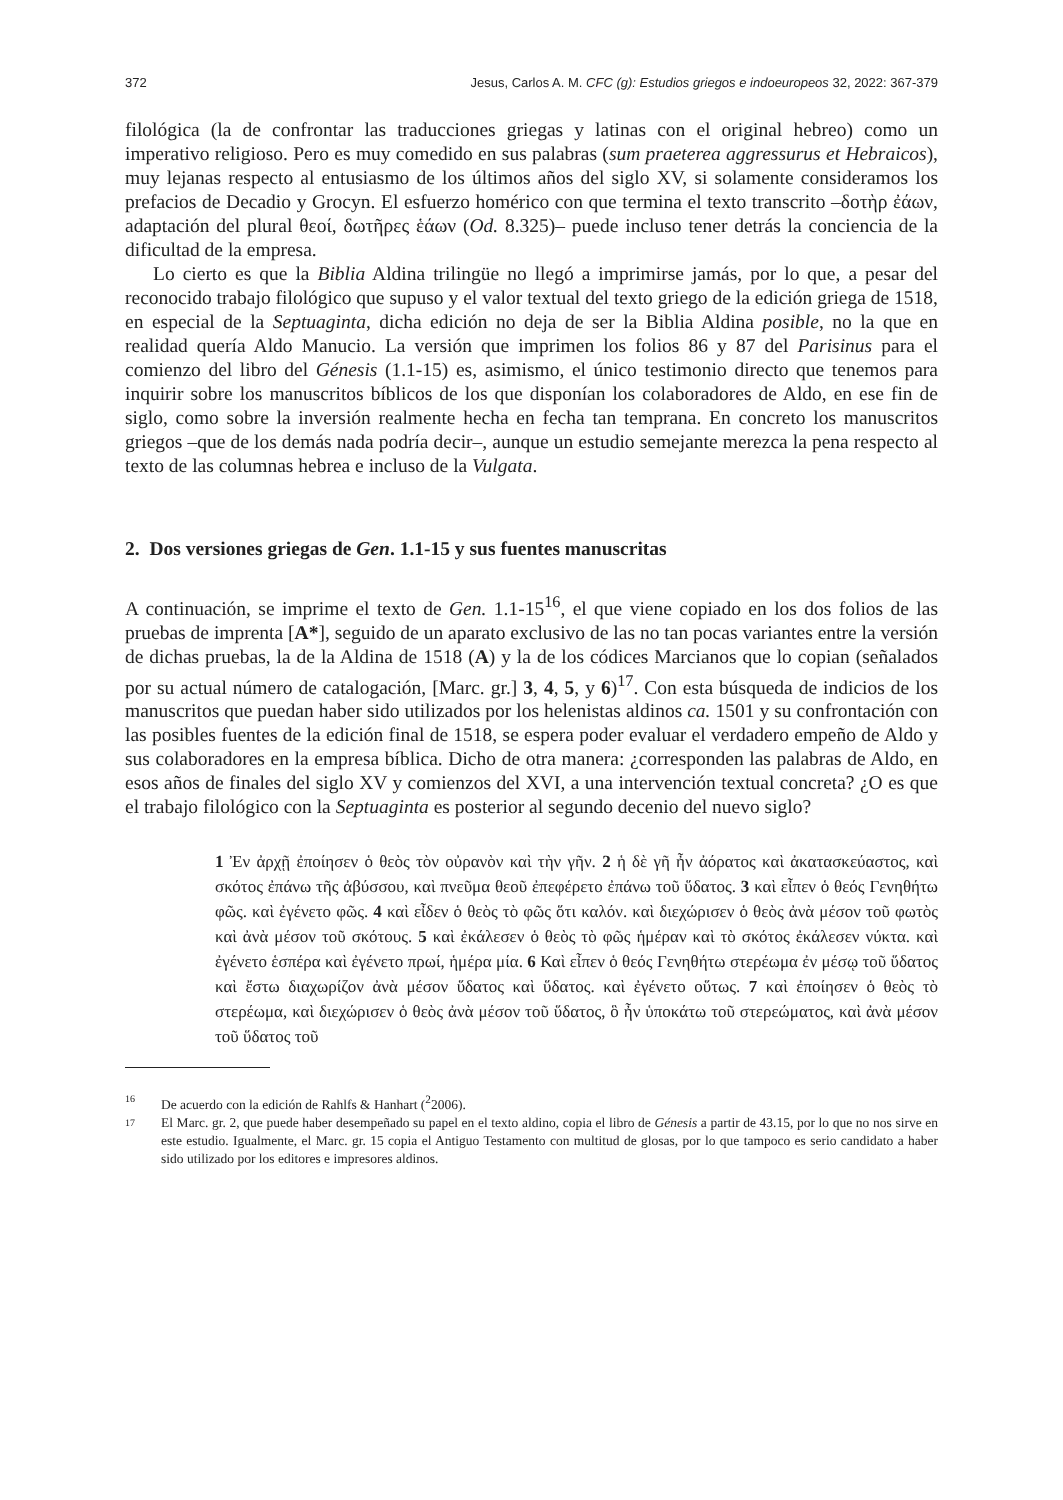372 Jesus, Carlos A. M. CFC (g): Estudios griegos e indoeuropeos 32, 2022: 367-379
filológica (la de confrontar las traducciones griegas y latinas con el original hebreo) como un imperativo religioso. Pero es muy comedido en sus palabras (sum praeterea aggressurus et Hebraicos), muy lejanas respecto al entusiasmo de los últimos años del siglo XV, si solamente consideramos los prefacios de Decadio y Grocyn. El esfuerzo homérico con que termina el texto transcrito –δοτὴρ ἐάων, adaptación del plural θεοί, δωτῆρες ἑάων (Od. 8.325)– puede incluso tener detrás la conciencia de la dificultad de la empresa.
Lo cierto es que la Biblia Aldina trilingüe no llegó a imprimirse jamás, por lo que, a pesar del reconocido trabajo filológico que supuso y el valor textual del texto griego de la edición griega de 1518, en especial de la Septuaginta, dicha edición no deja de ser la Biblia Aldina posible, no la que en realidad quería Aldo Manucio. La versión que imprimen los folios 86 y 87 del Parisinus para el comienzo del libro del Génesis (1.1-15) es, asimismo, el único testimonio directo que tenemos para inquirir sobre los manuscritos bíblicos de los que disponían los colaboradores de Aldo, en ese fin de siglo, como sobre la inversión realmente hecha en fecha tan temprana. En concreto los manuscritos griegos –que de los demás nada podría decir–, aunque un estudio semejante merezca la pena respecto al texto de las columnas hebrea e incluso de la Vulgata.
2. Dos versiones griegas de Gen. 1.1-15 y sus fuentes manuscritas
A continuación, se imprime el texto de Gen. 1.1-15<sup>16</sup>, el que viene copiado en los dos folios de las pruebas de imprenta [A*], seguido de un aparato exclusivo de las no tan pocas variantes entre la versión de dichas pruebas, la de la Aldina de 1518 (A) y la de los códices Marcianos que lo copian (señalados por su actual número de catalogación, [Marc. gr.] 3, 4, 5, y 6)<sup>17</sup>. Con esta búsqueda de indicios de los manuscritos que puedan haber sido utilizados por los helenistas aldinos ca. 1501 y su confrontación con las posibles fuentes de la edición final de 1518, se espera poder evaluar el verdadero empeño de Aldo y sus colaboradores en la empresa bíblica. Dicho de otra manera: ¿corresponden las palabras de Aldo, en esos años de finales del siglo XV y comienzos del XVI, a una intervención textual concreta? ¿O es que el trabajo filológico con la Septuaginta es posterior al segundo decenio del nuevo siglo?
1 Ἐν ἀρχῇ ἐποίησεν ὁ θεὸς τὸν οὐρανὸν καὶ τὴν γῆν. 2 ἡ δὲ γῆ ἦν ἀόρατος καὶ ἀκατασκεύαστος, καὶ σκότος ἐπάνω τῆς ἀβύσσου, καὶ πνεῦμα θεοῦ ἐπεφέρετο ἐπάνω τοῦ ὕδατος. 3 καὶ εἶπεν ὁ θεός Γενηθήτω φῶς. καὶ ἐγένετο φῶς. 4 καὶ εἶδεν ὁ θεὸς τὸ φῶς ὅτι καλόν. καὶ διεχώρισεν ὁ θεὸς ἀνὰ μέσον τοῦ φωτὸς καὶ ἀνὰ μέσον τοῦ σκότους. 5 καὶ ἐκάλεσεν ὁ θεὸς τὸ φῶς ἡμέραν καὶ τὸ σκότος ἐκάλεσεν νύκτα. καὶ ἐγένετο ἑσπέρα καὶ ἐγένετο πρωί, ἡμέρα μία. 6 Καὶ εἶπεν ὁ θεός Γενηθήτω στερέωμα ἐν μέσῳ τοῦ ὕδατος καὶ ἔστω διαχωρίζον ἀνὰ μέσον ὕδατος καὶ ὕδατος. καὶ ἐγένετο οὕτως. 7 καὶ ἐποίησεν ὁ θεὸς τὸ στερέωμα, καὶ διεχώρισεν ὁ θεὸς ἀνὰ μέσον τοῦ ὕδατος, ὃ ἦν ὑποκάτω τοῦ στερεώματος, καὶ ἀνὰ μέσον τοῦ ὕδατος τοῦ
16 De acuerdo con la edición de Rahlfs & Hanhart (<sup>2</sup>2006).
17 El Marc. gr. 2, que puede haber desempeñado su papel en el texto aldino, copia el libro de Génesis a partir de 43.15, por lo que no nos sirve en este estudio. Igualmente, el Marc. gr. 15 copia el Antiguo Testamento con multitud de glosas, por lo que tampoco es serio candidato a haber sido utilizado por los editores e impresores aldinos.